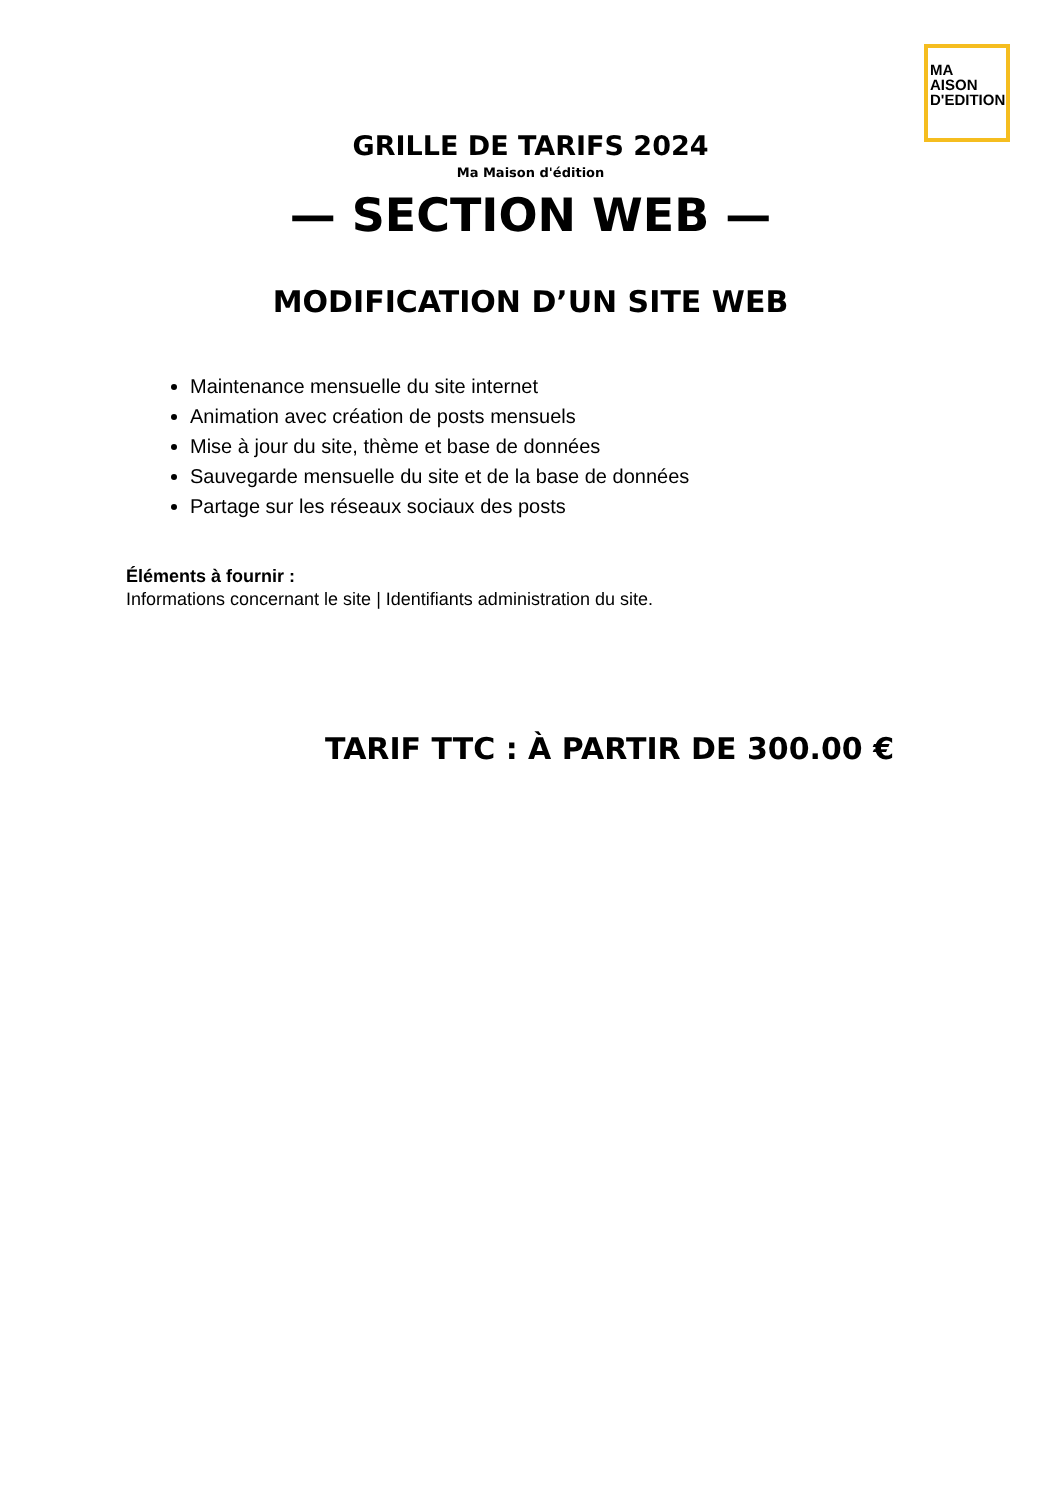MA
AISON
D'EDITION
GRILLE DE TARIFS 2024
Ma Maison d'édition
— SECTION WEB —
MODIFICATION D’UN SITE WEB
Maintenance mensuelle du site internet
Animation avec création de posts mensuels
Mise à jour du site, thème et base de données
Sauvegarde mensuelle du site et de la base de données
Partage sur les réseaux sociaux des posts
Éléments à fournir :
Informations concernant le site | Identifiants administration du site.
TARIF TTC : À PARTIR DE 300.00 €